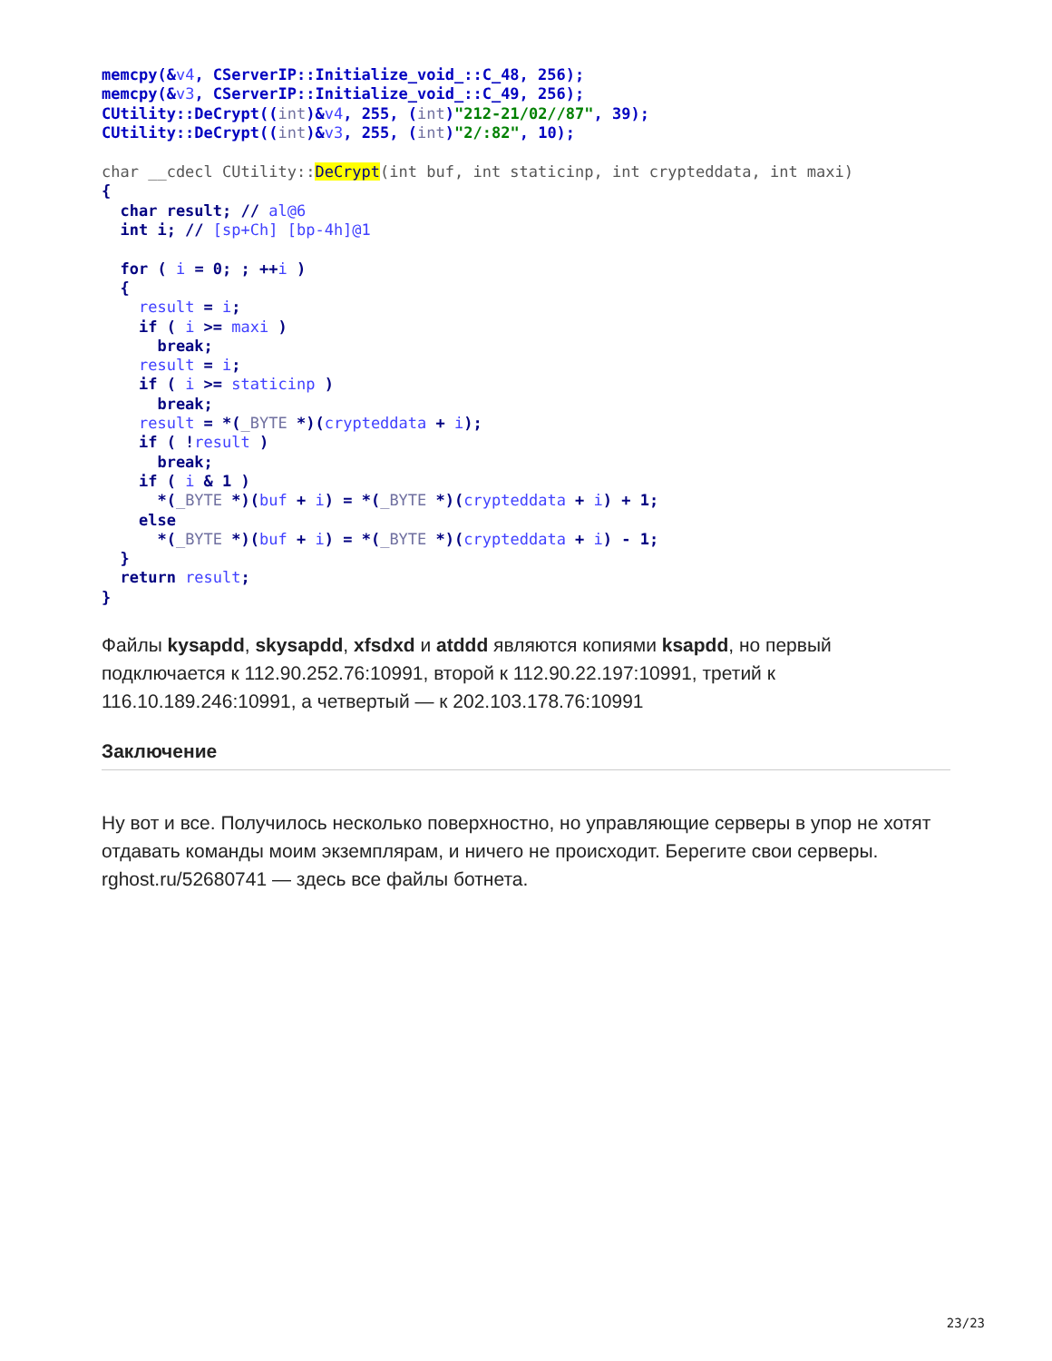memcpy(&v4, CServerIP::Initialize_void_::C_48, 256);
memcpy(&v3, CServerIP::Initialize_void_::C_49, 256);
CUtility::DeCrypt((int)&v4, 255, (int)"212-21/02//87", 39);
CUtility::DeCrypt((int)&v3, 255, (int)"2/:82", 10);
char __cdecl CUtility::DeCrypt(int buf, int staticinp, int crypteddata, int maxi)
{
  char result; // al@6
  int i; // [sp+Ch] [bp-4h]@1

  for ( i = 0; ; ++i )
  {
    result = i;
    if ( i >= maxi )
      break;
    result = i;
    if ( i >= staticinp )
      break;
    result = *(_BYTE *)(crypteddata + i);
    if ( !result )
      break;
    if ( i & 1 )
      *(_BYTE *)(buf + i) = *(_BYTE *)(crypteddata + i) + 1;
    else
      *(_BYTE *)(buf + i) = *(_BYTE *)(crypteddata + i) - 1;
  }
  return result;
}
Файлы kysapdd, skysapdd, xfsdxd и atddd являются копиями ksapdd, но первый подключается к 112.90.252.76:10991, второй к 112.90.22.197:10991, третий к 116.10.189.246:10991, а четвертый — к 202.103.178.76:10991
Заключение
Ну вот и все. Получилось несколько поверхностно, но управляющие серверы в упор не хотят отдавать команды моим экземплярам, и ничего не происходит. Берегите свои серверы. rghost.ru/52680741 — здесь все файлы ботнета.
23/23